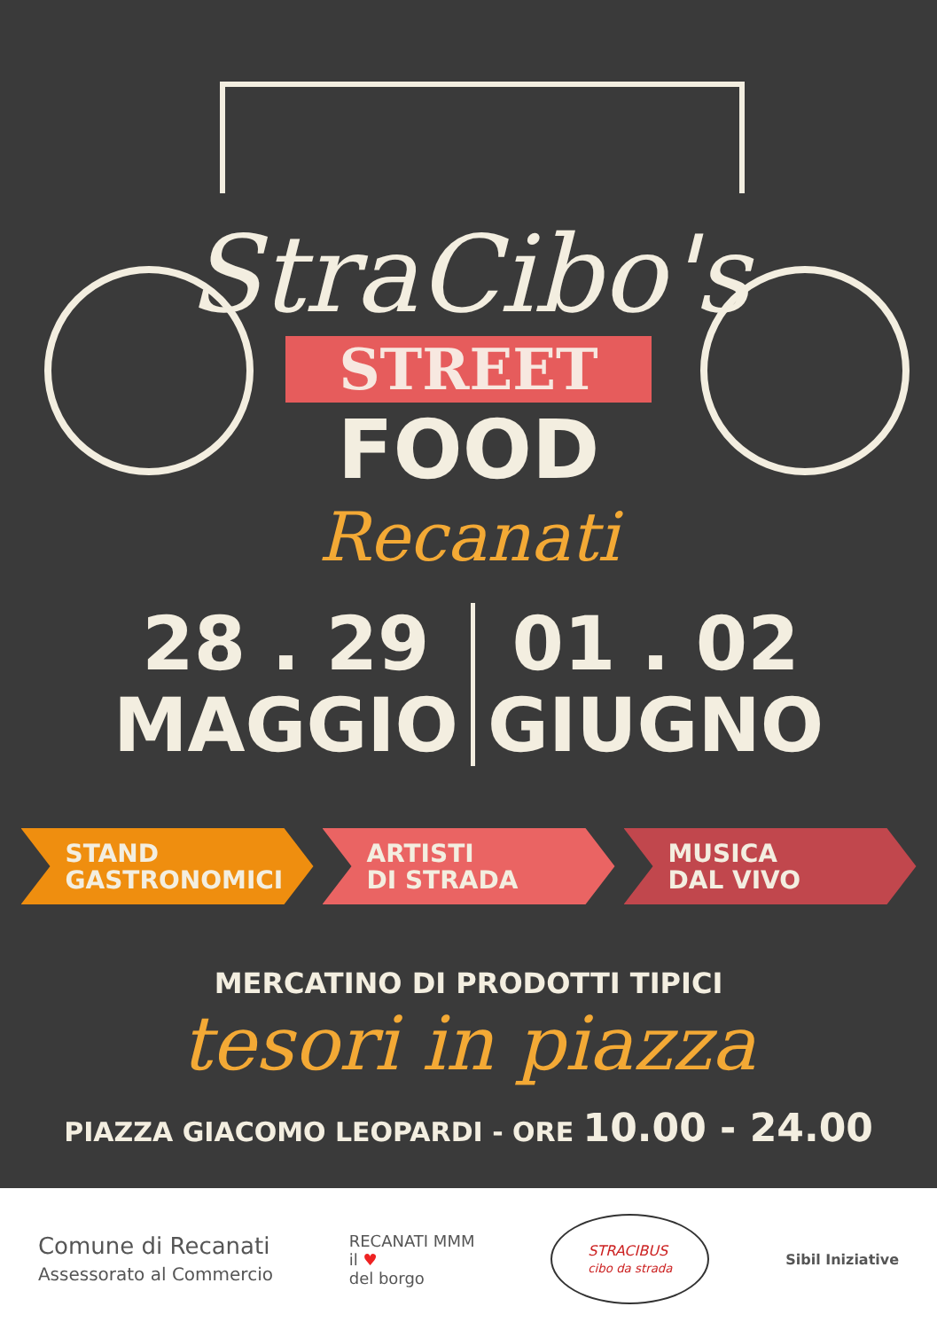StraCibo's
STREET
FOOD
Recanati
28 . 29
MAGGIO
01 . 02
GIUGNO
STAND
GASTRONOMICI
ARTISTI
DI STRADA
MUSICA
DAL VIVO
MERCATINO DI PRODOTTI TIPICI
tesori in piazza
PIAZZA GIACOMO LEOPARDI - ORE 10.00 - 24.00
Comune di Recanati
Assessorato al Commercio
RECANATI MMM
il ♥
del borgo
STRACIBUS
cibo da strada
Sibil Iniziative